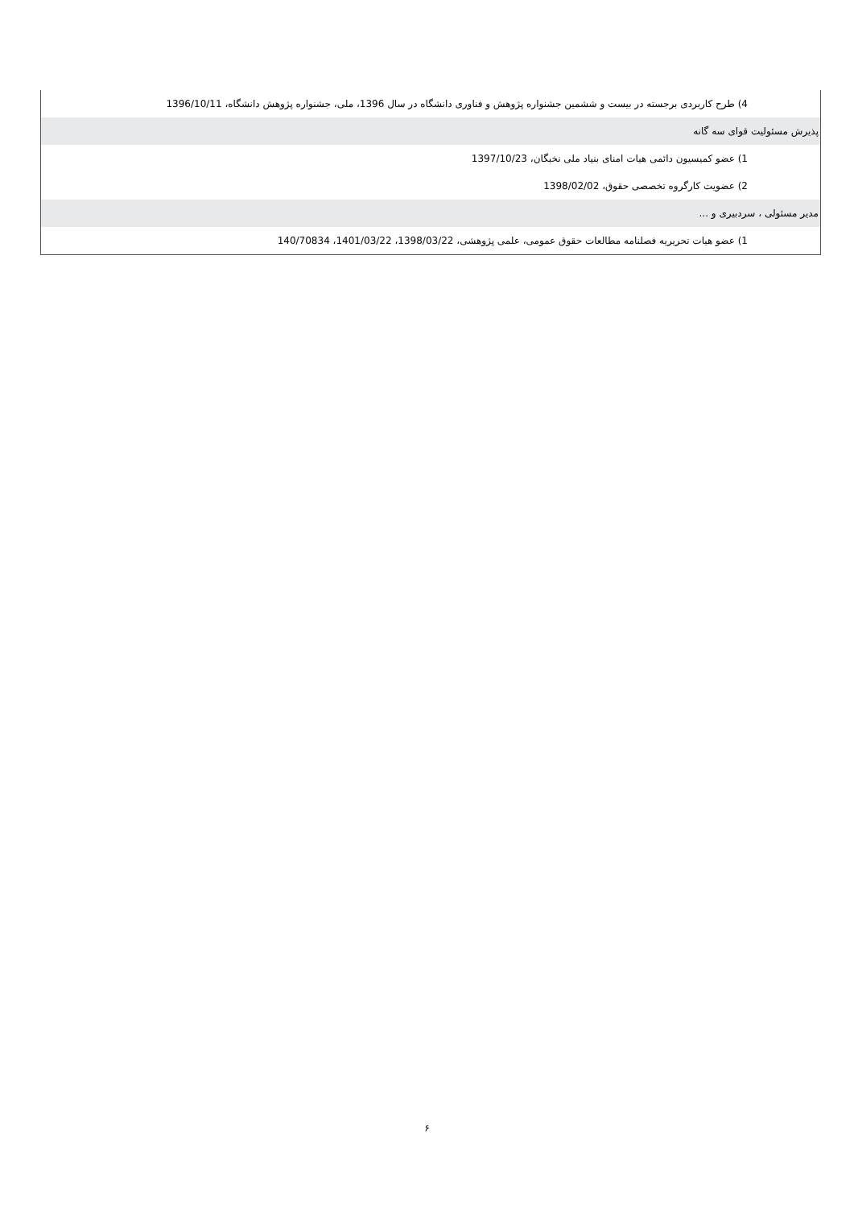| 4) طرح کاربردی برجسته در بیست و ششمین جشنواره پژوهش و فناوری دانشگاه در سال 1396، ملی، جشنواره پژوهش دانشگاه، 1396/10/11 |
| پذیرش مسئولیت قوای سه گانه |
| 1) عضو کمیسیون دائمی هیات امنای بنیاد ملی نخبگان، 1397/10/23 |
| 2) عضویت کارگروه تخصصی حقوق، 1398/02/02 |
| مدیر مسئولی ، سردبیری و ... |
| 1) عضو هیات تحریریه فصلنامه مطالعات حقوق عمومی، علمی پژوهشی، 1398/03/22، 1401/03/22، 140/70834 |
۶